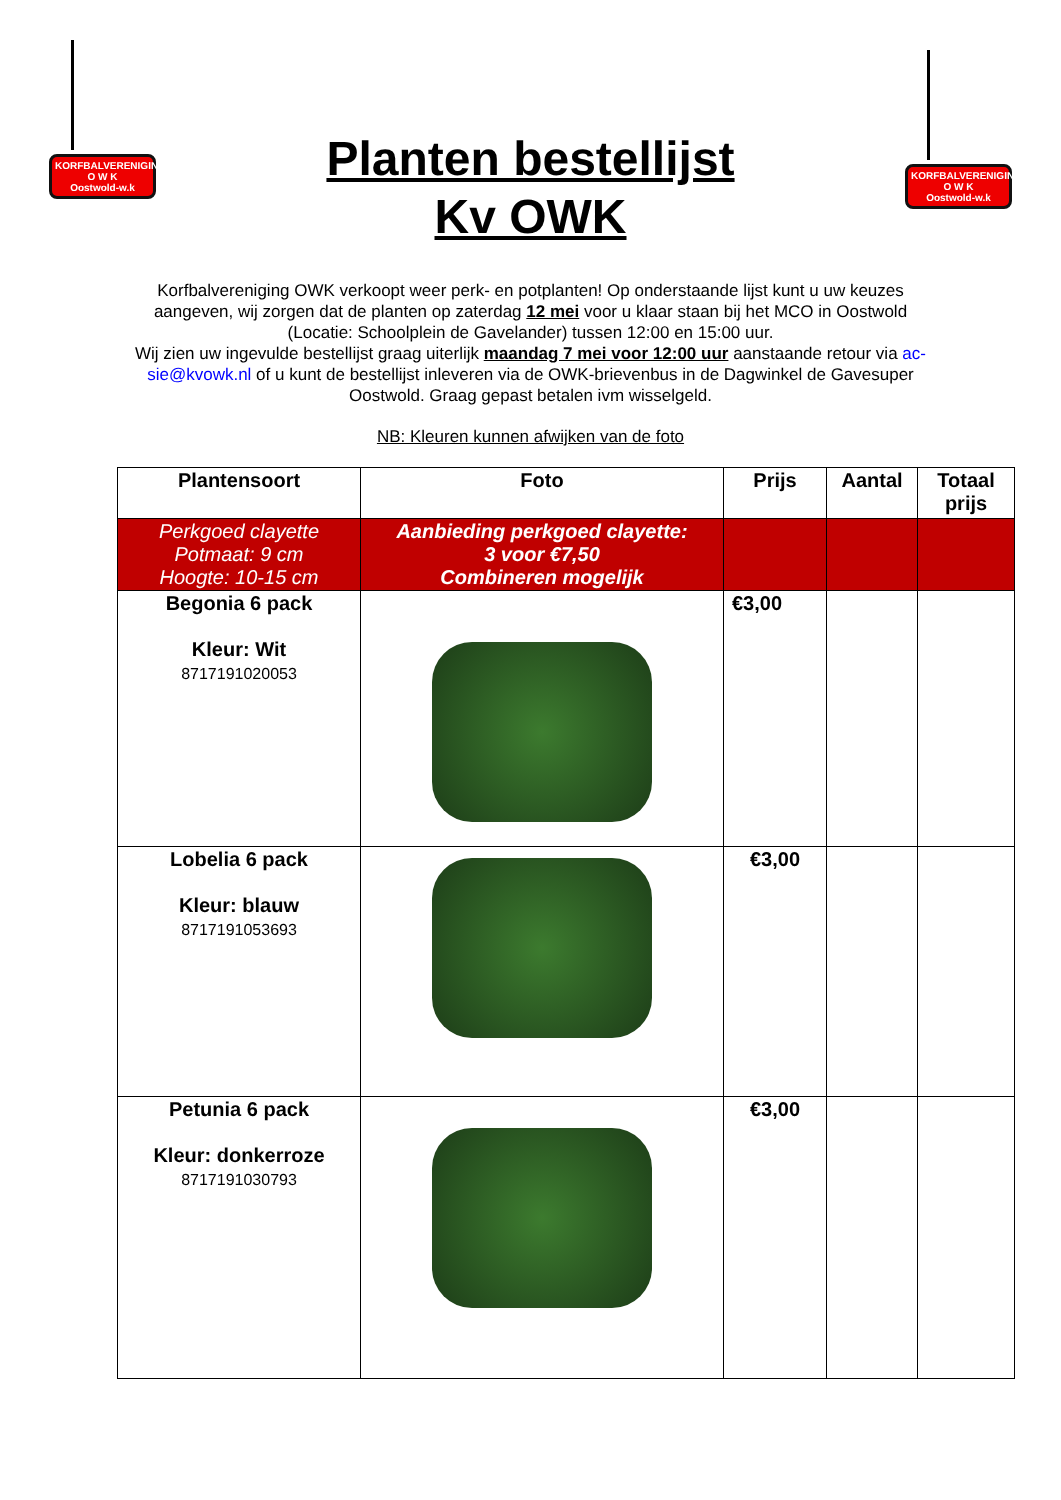KORFBALVERENIGING
O W K
Oostwold-w.k
Planten bestellijst
Kv OWK
KORFBALVERENIGING
O W K
Oostwold-w.k
Korfbalvereniging OWK verkoopt weer perk- en potplanten! Op onderstaande lijst kunt u uw keuzes aangeven, wij zorgen dat de planten op zaterdag 12 mei voor u klaar staan bij het MCO in Oostwold (Locatie: Schoolplein de Gavelander) tussen 12:00 en 15:00 uur.
Wij zien uw ingevulde bestellijst graag uiterlijk maandag 7 mei voor 12:00 uur aanstaande retour via ac-sie@kvowk.nl of u kunt de bestellijst inleveren via de OWK-brievenbus in de Dagwinkel de Gavesuper Oostwold. Graag gepast betalen ivm wisselgeld.
NB: Kleuren kunnen afwijken van de foto
| Plantensoort | Foto | Prijs | Aantal | Totaal prijs |
| --- | --- | --- | --- | --- |
| Perkgoed clayette Potmaat: 9 cm Hoogte: 10-15 cm | Aanbieding perkgoed clayette: 3 voor €7,50 Combineren mogelijk | | | |
| Begonia 6 pack Kleur: Wit 8717191020053 | | €3,00 | | |
| Lobelia 6 pack Kleur: blauw 8717191053693 | | €3,00 | | |
| Petunia 6 pack Kleur: donkerroze 8717191030793 | | €3,00 | | |